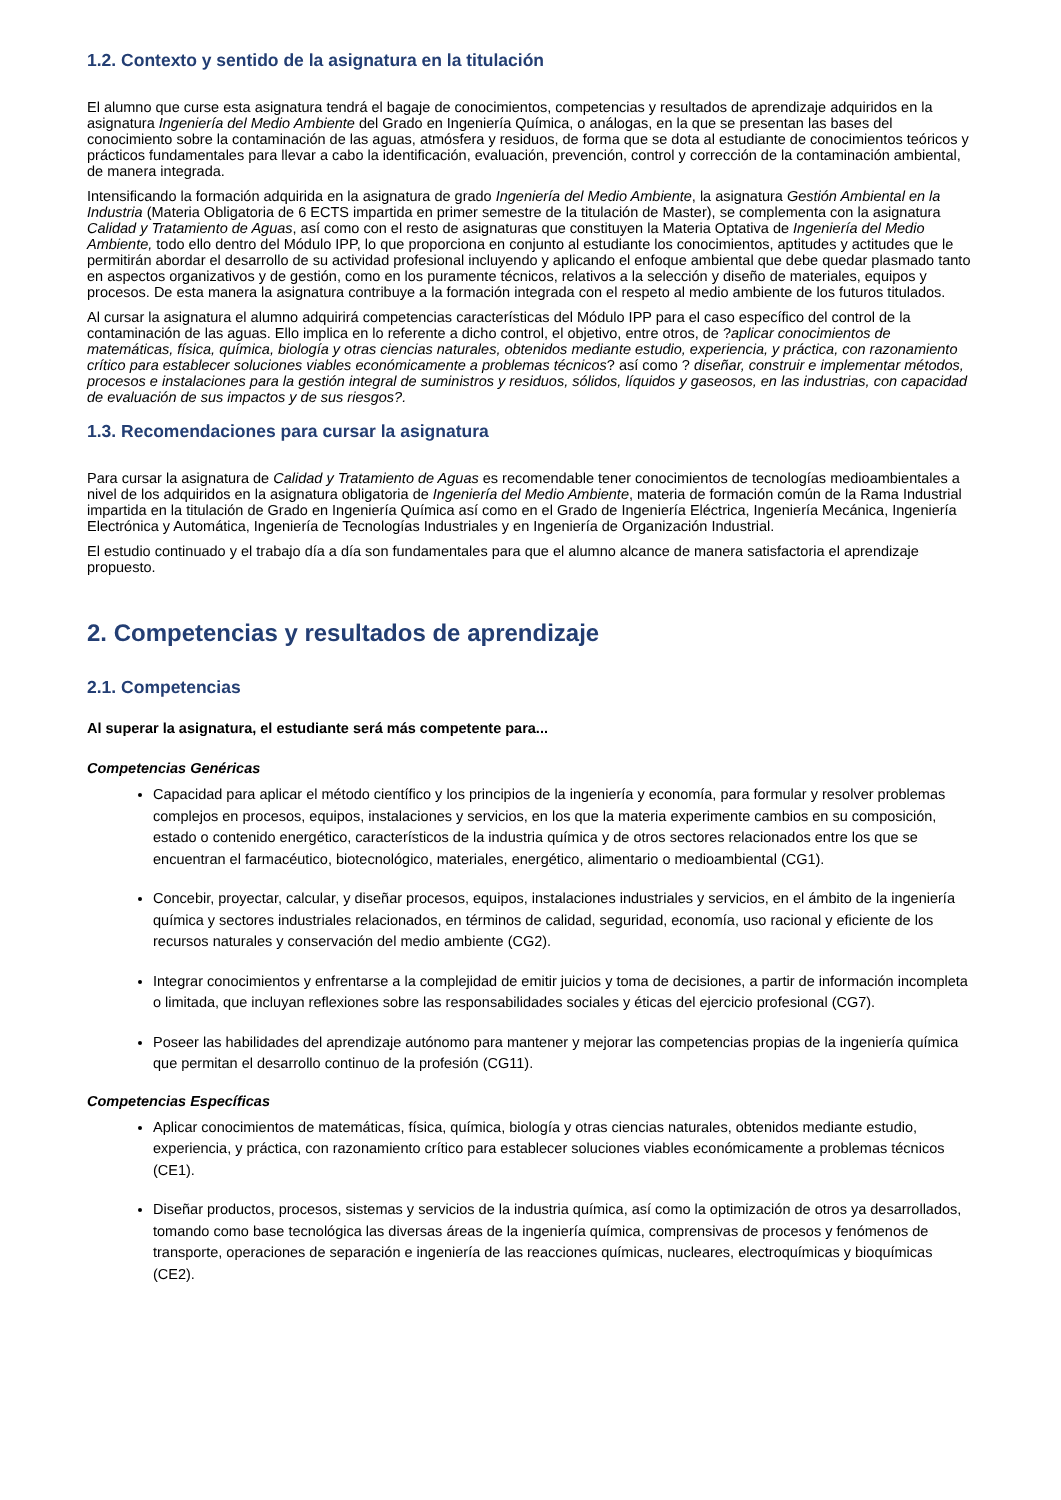1.2. Contexto y sentido de la asignatura en la titulación
El alumno que curse esta asignatura tendrá el bagaje de conocimientos, competencias y resultados de aprendizaje adquiridos en la asignatura Ingeniería del Medio Ambiente del Grado en Ingeniería Química, o análogas, en la que se presentan las bases del conocimiento sobre la contaminación de las aguas, atmósfera y residuos, de forma que se dota al estudiante de conocimientos teóricos y prácticos fundamentales para llevar a cabo la identificación, evaluación, prevención, control y corrección de la contaminación ambiental, de manera integrada.
Intensificando la formación adquirida en la asignatura de grado Ingeniería del Medio Ambiente, la asignatura Gestión Ambiental en la Industria (Materia Obligatoria de 6 ECTS impartida en primer semestre de la titulación de Master), se complementa con la asignatura Calidad y Tratamiento de Aguas, así como con el resto de asignaturas que constituyen la Materia Optativa de Ingeniería del Medio Ambiente, todo ello dentro del Módulo IPP, lo que proporciona en conjunto al estudiante los conocimientos, aptitudes y actitudes que le permitirán abordar el desarrollo de su actividad profesional incluyendo y aplicando el enfoque ambiental que debe quedar plasmado tanto en aspectos organizativos y de gestión, como en los puramente técnicos, relativos a la selección y diseño de materiales, equipos y procesos. De esta manera la asignatura contribuye a la formación integrada con el respeto al medio ambiente de los futuros titulados.
Al cursar la asignatura el alumno adquirirá competencias características del Módulo IPP para el caso específico del control de la contaminación de las aguas. Ello implica en lo referente a dicho control, el objetivo, entre otros, de ?aplicar conocimientos de matemáticas, física, química, biología y otras ciencias naturales, obtenidos mediante estudio, experiencia, y práctica, con razonamiento crítico para establecer soluciones viables económicamente a problemas técnicos? así como ? diseñar, construir e implementar métodos, procesos e instalaciones para la gestión integral de suministros y residuos, sólidos, líquidos y gaseosos, en las industrias, con capacidad de evaluación de sus impactos y de sus riesgos?.
1.3. Recomendaciones para cursar la asignatura
Para cursar la asignatura de Calidad y Tratamiento de Aguas es recomendable tener conocimientos de tecnologías medioambientales a nivel de los adquiridos en la asignatura obligatoria de Ingeniería del Medio Ambiente, materia de formación común de la Rama Industrial impartida en la titulación de Grado en Ingeniería Química así como en el Grado de Ingeniería Eléctrica, Ingeniería Mecánica, Ingeniería Electrónica y Automática, Ingeniería de Tecnologías Industriales y en Ingeniería de Organización Industrial.
El estudio continuado y el trabajo día a día son fundamentales para que el alumno alcance de manera satisfactoria el aprendizaje propuesto.
2. Competencias y resultados de aprendizaje
2.1. Competencias
Al superar la asignatura, el estudiante será más competente para...
Competencias Genéricas
Capacidad para aplicar el método científico y los principios de la ingeniería y economía, para formular y resolver problemas complejos en procesos, equipos, instalaciones y servicios, en los que la materia experimente cambios en su composición, estado o contenido energético, característicos de la industria química y de otros sectores relacionados entre los que se encuentran el farmacéutico, biotecnológico, materiales, energético, alimentario o medioambiental (CG1).
Concebir, proyectar, calcular, y diseñar procesos, equipos, instalaciones industriales y servicios, en el ámbito de la ingeniería química y sectores industriales relacionados, en términos de calidad, seguridad, economía, uso racional y eficiente de los recursos naturales y conservación del medio ambiente (CG2).
Integrar conocimientos y enfrentarse a la complejidad de emitir juicios y toma de decisiones, a partir de información incompleta o limitada, que incluyan reflexiones sobre las responsabilidades sociales y éticas del ejercicio profesional (CG7).
Poseer las habilidades del aprendizaje autónomo para mantener y mejorar las competencias propias de la ingeniería química que permitan el desarrollo continuo de la profesión (CG11).
Competencias Específicas
Aplicar conocimientos de matemáticas, física, química, biología y otras ciencias naturales, obtenidos mediante estudio, experiencia, y práctica, con razonamiento crítico para establecer soluciones viables económicamente a problemas técnicos (CE1).
Diseñar productos, procesos, sistemas y servicios de la industria química, así como la optimización de otros ya desarrollados, tomando como base tecnológica las diversas áreas de la ingeniería química, comprensivas de procesos y fenómenos de transporte, operaciones de separación e ingeniería de las reacciones químicas, nucleares, electroquímicas y bioquímicas (CE2).